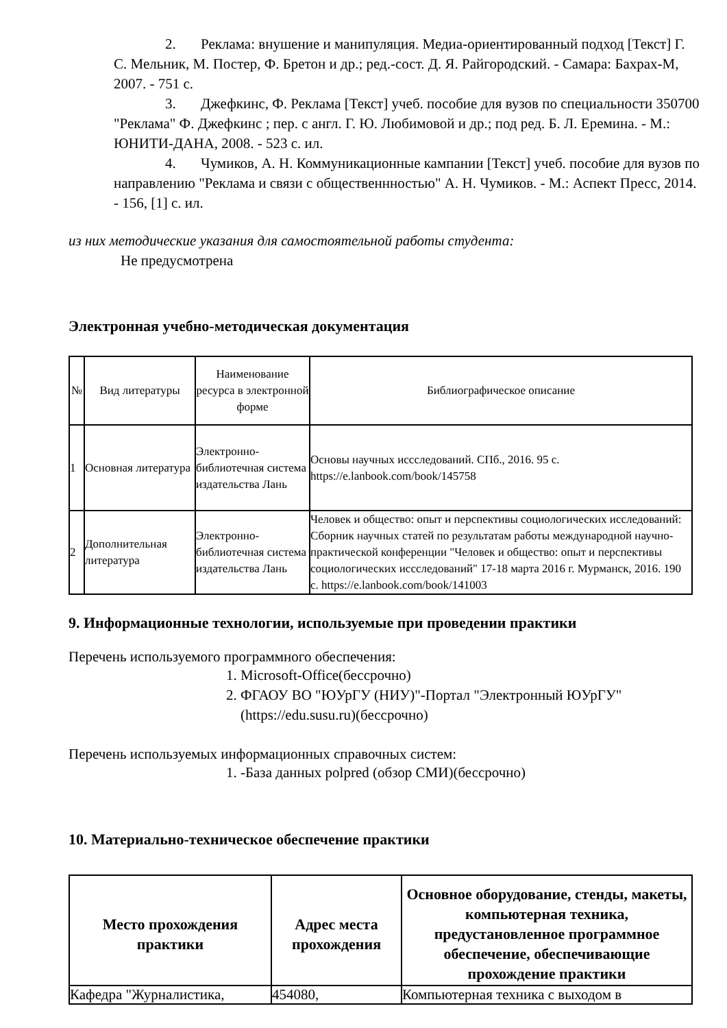2. Реклама: внушение и манипуляция. Медиа-ориентированный подход [Текст] Г. С. Мельник, М. Постер, Ф. Бретон и др.; ред.-сост. Д. Я. Райгородский. - Самара: Бахрах-М, 2007. - 751 с.
3. Джефкинс, Ф. Реклама [Текст] учеб. пособие для вузов по специальности 350700 "Реклама" Ф. Джефкинс ; пер. с англ. Г. Ю. Любимовой и др.; под ред. Б. Л. Еремина. - М.: ЮНИТИ-ДАНА, 2008. - 523 с. ил.
4. Чумиков, А. Н. Коммуникационные кампании [Текст] учеб. пособие для вузов по направлению "Реклама и связи с общественнностью" А. Н. Чумиков. - М.: Аспект Пресс, 2014. - 156, [1] с. ил.
из них методические указания для самостоятельной работы студента:
Не предусмотрена
Электронная учебно-методическая документация
| № | Вид литературы | Наименование ресурса в электронной форме | Библиографическое описание |
| --- | --- | --- | --- |
| 1 | Основная литература | Электронно-библиотечная система издательства Лань | Основы научных иссследований. СПб., 2016. 95 с. https://e.lanbook.com/book/145758 |
| 2 | Дополнительная литература | Электронно-библиотечная система издательства Лань | Человек и общество: опыт и перспективы социологических исследований: Сборник научных статей по результатам работы международной научно-практической конференции "Человек и общество: опыт и перспективы социологических иссследований" 17-18 марта 2016 г. Мурманск, 2016. 190 с. https://e.lanbook.com/book/141003 |
9. Информационные технологии, используемые при проведении практики
Перечень используемого программного обеспечения:
1. Microsoft-Office(бессрочно)
2. ФГАОУ ВО "ЮУрГУ (НИУ)"-Портал "Электронный ЮУрГУ"
(https://edu.susu.ru)(бессрочно)
Перечень используемых информационных справочных систем:
1. -База данных polpred (обзор СМИ)(бессрочно)
10. Материально-техническое обеспечение практики
| Место прохождения практики | Адрес места прохождения | Основное оборудование, стенды, макеты, компьютерная техника, предустановленное программное обеспечение, обеспечивающие прохождение практики |
| --- | --- | --- |
| Кафедра "Журналистика, | 454080, | Компьютерная техника с выходом в |